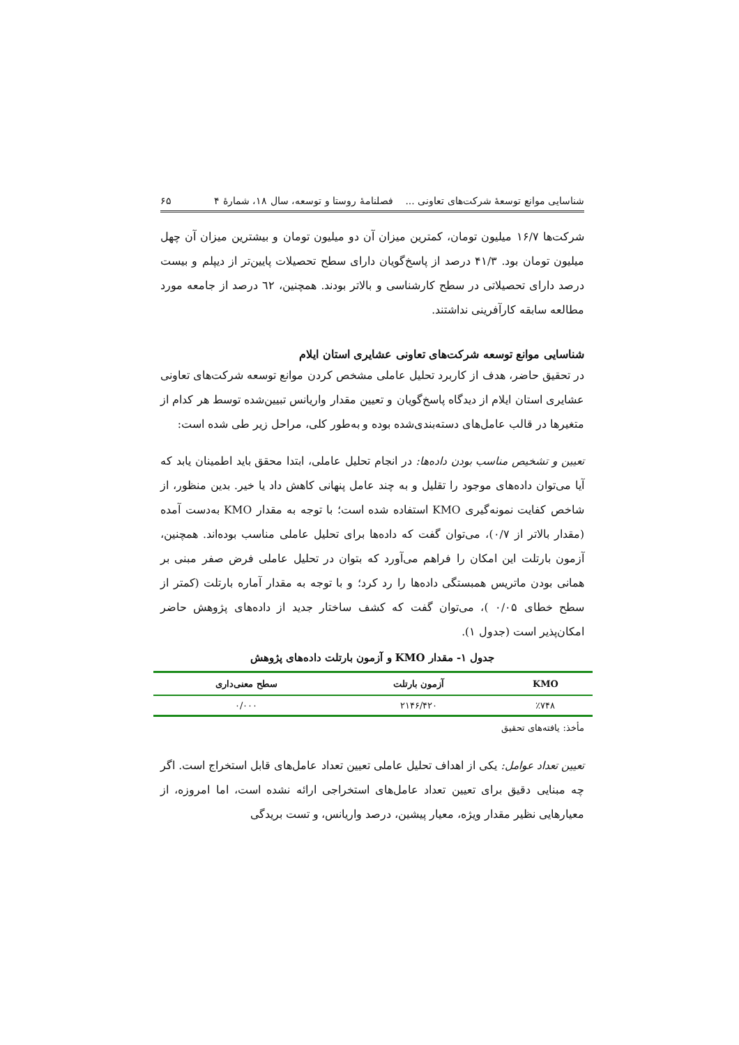شناسایی موانع توسعهٔ شرکت‌های تعاونی ... فصلنامهٔ روستا و توسعه، سال ۱۸، شمارهٔ ۴ ۶۵
شرکت‌ها ۱۶/۷ میلیون تومان، کمترین میزان آن دو میلیون تومان و بیشترین میزان آن چهل میلیون تومان بود. ۴۱/۳ درصد از پاسخ‌گویان دارای سطح تحصیلات پایین‌تر از دیپلم و بیست درصد دارای تحصیلاتی در سطح کارشناسی و بالاتر بودند. همچنین، ٦٢ درصد از جامعه مورد مطالعه سابقه کارآفرینی نداشتند.
شناسایی موانع توسعه شرکت‌های تعاونی عشایری استان ایلام
در تحقیق حاضر، هدف از کاربرد تحلیل عاملی مشخص کردن موانع توسعه شرکت‌های تعاونی عشایری استان ایلام از دیدگاه پاسخ‌گویان و تعیین مقدار واریانس تبیین‌شده توسط هر کدام از متغیرها در قالب عامل‌های دسته‌بندی‌شده بوده و به‌طور کلی، مراحل زیر طی شده است:
تعیین و تشخیص مناسب بودن داده‌ها: در انجام تحلیل عاملی، ابتدا محقق باید اطمینان یابد که آیا می‌توان داده‌های موجود را تقلیل و به چند عامل پنهانی کاهش داد یا خیر. بدین منظور، از شاخص کفایت نمونه‌گیری KMO استفاده شده است؛ با توجه به مقدار KMO به‌دست آمده (مقدار بالاتر از ۰/۷)، می‌توان گفت که داده‌ها برای تحلیل عاملی مناسب بوده‌اند. همچنین، آزمون بارتلت این امکان را فراهم می‌آورد که بتوان در تحلیل عاملی فرض صفر مبنی بر همانی بودن ماتریس همبستگی داده‌ها را رد کرد؛ و با توجه به مقدار آماره بارتلت (کمتر از سطح خطای ۰/۰۵ )، می‌توان گفت که کشف ساختار جدید از داده‌های پژوهش حاضر امکان‌پذیر است (جدول ۱).
جدول ۱- مقدار KMO و آزمون بارتلت داده‌های پژوهش
| KMO | آزمون بارتلت | سطح معنی‌داری |
| --- | --- | --- |
| ٪۷۴۸ | ۲۱۴۶/۴۲۰ | ۰/۰۰۰ |
مأخذ: یافته‌های تحقیق
تعیین تعداد عوامل: یکی از اهداف تحلیل عاملی تعیین تعداد عامل‌های قابل استخراج است. اگر چه مبنایی دقیق برای تعیین تعداد عامل‌های استخراجی ارائه نشده است، اما امروزه، از معیارهایی نظیر مقدار ویژه، معیار پیشین، درصد واریانس، و تست بریدگی